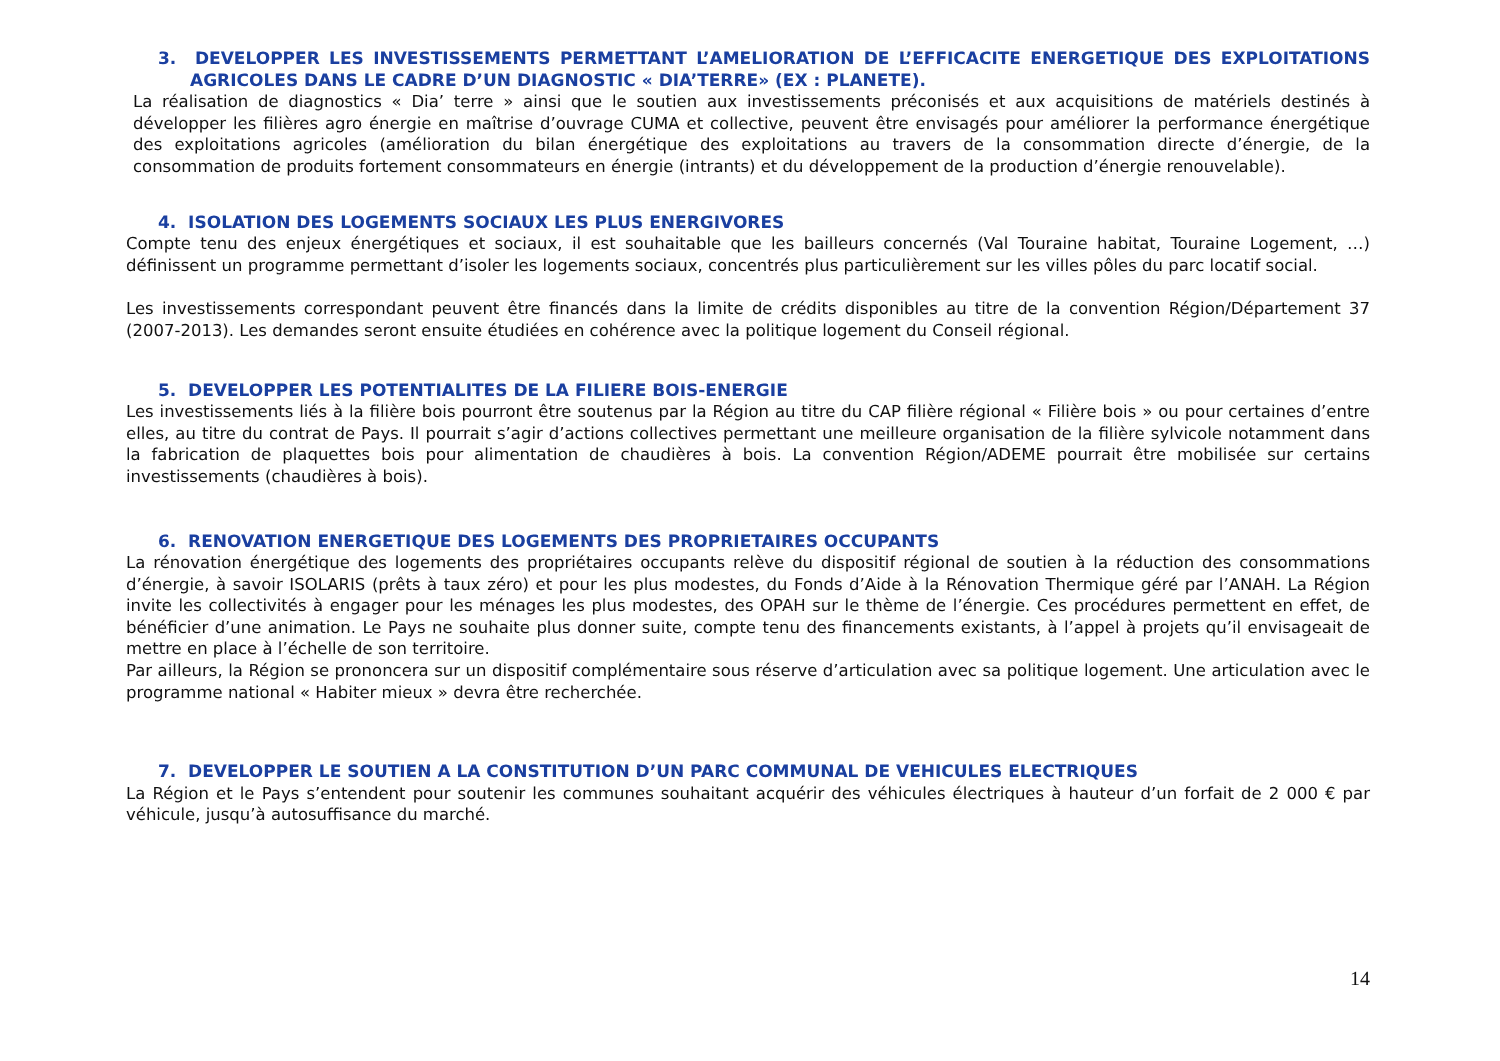3. DEVELOPPER LES INVESTISSEMENTS PERMETTANT L’AMELIORATION DE L’EFFICACITE ENERGETIQUE DES EXPLOITATIONS AGRICOLES DANS LE CADRE D’UN DIAGNOSTIC « DIA’TERRE» (EX : PLANETE).
La réalisation de diagnostics « Dia’ terre » ainsi que le soutien aux investissements préconisés et aux acquisitions de matériels destinés à développer les filières agro énergie en maîtrise d’ouvrage CUMA et collective, peuvent être envisagés pour améliorer la performance énergétique des exploitations agricoles (amélioration du bilan énergétique des exploitations au travers de la consommation directe d’énergie, de la consommation de produits fortement consommateurs en énergie (intrants) et du développement de la production d’énergie renouvelable).
4. ISOLATION DES LOGEMENTS SOCIAUX LES PLUS ENERGIVORES
Compte tenu des enjeux énergétiques et sociaux, il est souhaitable que les bailleurs concernés (Val Touraine habitat, Touraine Logement, …) définissent un programme permettant d’isoler les logements sociaux, concentrés plus particulièrement sur les villes pôles du parc locatif social.
Les investissements correspondant peuvent être financés dans la limite de crédits disponibles au titre de la convention Région/Département 37 (2007-2013). Les demandes seront ensuite étudiées en cohérence avec la politique logement du Conseil régional.
5. DEVELOPPER LES POTENTIALITES DE LA FILIERE BOIS-ENERGIE
Les investissements liés à la filière bois pourront être soutenus par la Région au titre du CAP filière régional « Filière bois » ou pour certaines d’entre elles, au titre du contrat de Pays. Il pourrait s’agir d’actions collectives permettant une meilleure organisation de la filière sylvicole notamment dans la fabrication de plaquettes bois pour alimentation de chaudières à bois. La convention Région/ADEME pourrait être mobilisée sur certains investissements (chaudières à bois).
6. RENOVATION ENERGETIQUE DES LOGEMENTS DES PROPRIETAIRES OCCUPANTS
La rénovation énergétique des logements des propriétaires occupants relève du dispositif régional de soutien à la réduction des consommations d’énergie, à savoir ISOLARIS (prêts à taux zéro) et pour les plus modestes, du Fonds d’Aide à la Rénovation Thermique géré par l’ANAH. La Région invite les collectivités à engager pour les ménages les plus modestes, des OPAH sur le thème de l’énergie. Ces procédures permettent en effet, de bénéficier d’une animation. Le Pays ne souhaite plus donner suite, compte tenu des financements existants, à l’appel à projets qu’il envisageait de mettre en place à l’échelle de son territoire.
Par ailleurs, la Région se prononcera sur un dispositif complémentaire sous réserve d’articulation avec sa politique logement. Une articulation avec le programme national « Habiter mieux » devra être recherchée.
7. DEVELOPPER LE SOUTIEN A LA CONSTITUTION D’UN PARC COMMUNAL DE VEHICULES ELECTRIQUES
La Région et le Pays s’entendent pour soutenir les communes souhaitant acquérir des véhicules électriques à hauteur d’un forfait de 2 000 € par véhicule, jusqu’à autosuffisance du marché.
14